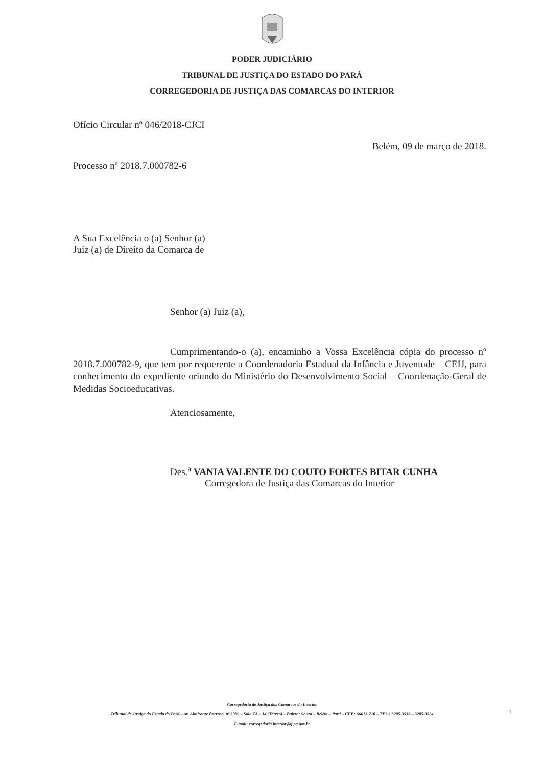PODER JUDICIÁRIO
TRIBUNAL DE JUSTIÇA DO ESTADO DO PARÁ
CORREGEDORIA DE JUSTIÇA DAS COMARCAS DO INTERIOR
Ofício Circular nº 046/2018-CJCI
Belém, 09 de março de 2018.
Processo nº 2018.7.000782-6
A Sua Excelência o (a) Senhor (a)
Juiz (a) de Direito da Comarca de
Senhor (a) Juiz (a),
Cumprimentando-o (a), encaminho a Vossa Excelência cópia do processo nº 2018.7.000782-9, que tem por requerente a Coordenadoria Estadual da Infância e Juventude – CEIJ, para conhecimento do expediente oriundo do Ministério do Desenvolvimento Social – Coordenação-Geral de Medidas Socioeducativas.
Atenciosamente,
Des.<sup>a</sup> VANIA VALENTE DO COUTO FORTES BITAR CUNHA
Corregedora de Justiça das Comarcas do Interior
Corregedoria de Justiça das Comarcas do Interior
Tribunal de Justiça do Estado do Pará – Av. Almirante Barroso, nº 3089 – Sala TA – 14 (Térreo) – Bairro: Souza – Belém – Pará – CEP.: 66613-710 – TEL.: 3205-3535 – 3205-3524
E-mail: corregedoria.interior@tj.pa.gov.br
1